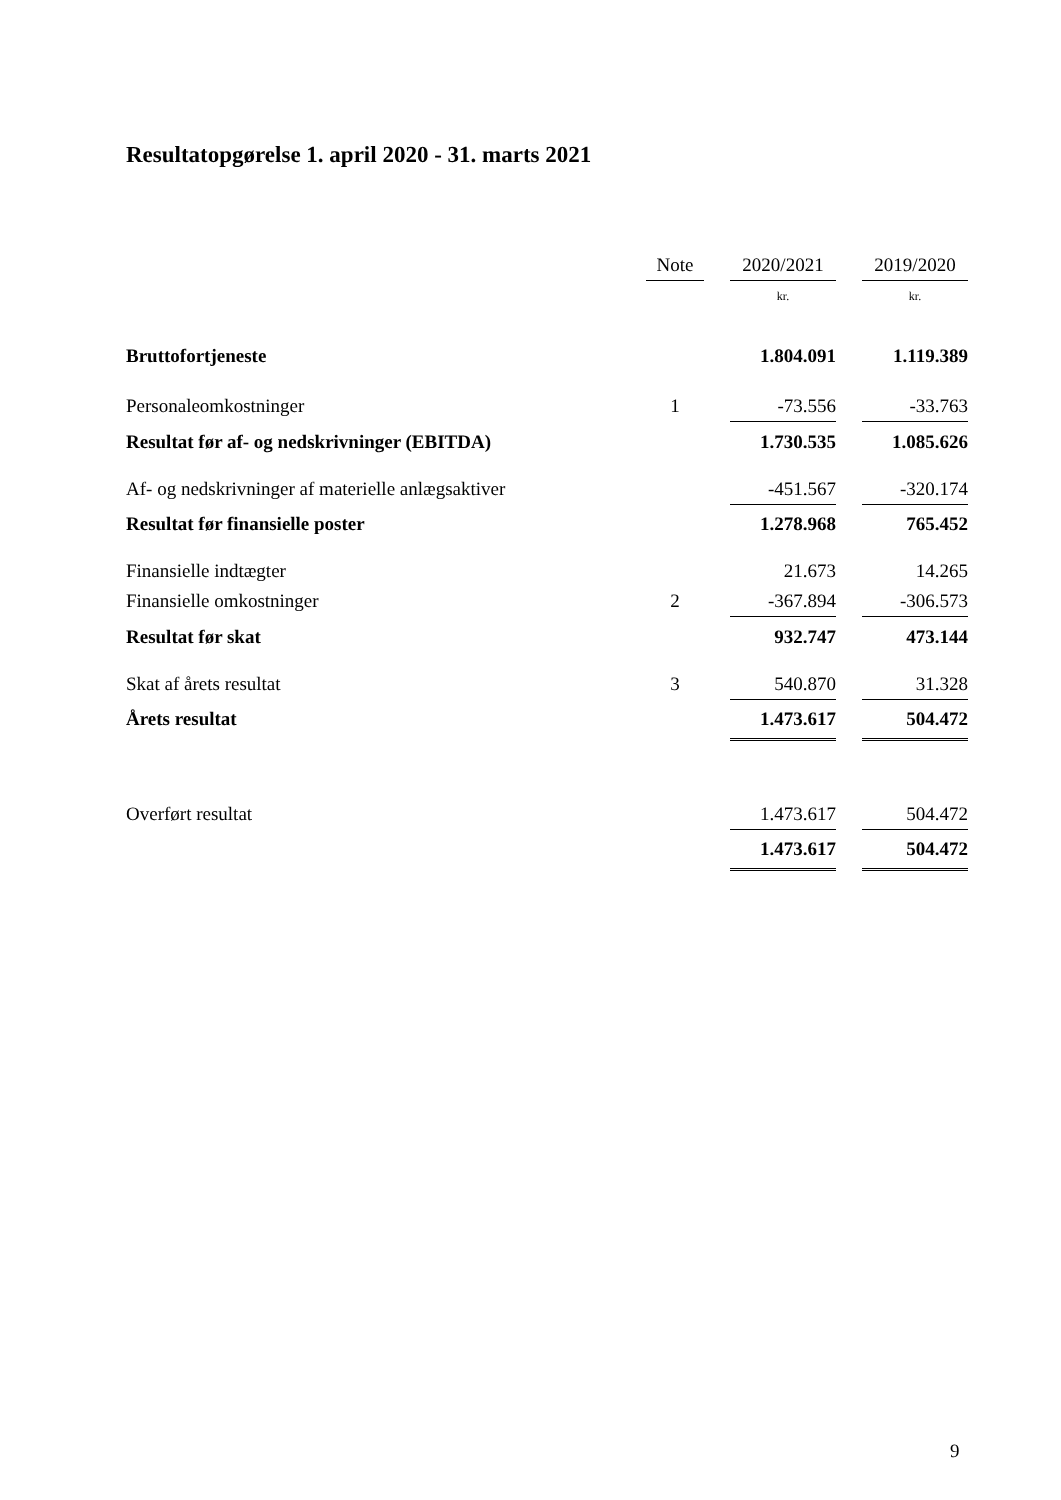Resultatopgørelse 1. april 2020 - 31. marts 2021
| | Note | | 2020/2021 | | 2019/2020 |
| --- | --- | --- | --- | --- | --- |
| | | | kr. | | kr. |
| Bruttofortjeneste | | | 1.804.091 | | 1.119.389 |
| Personaleomkostninger | 1 | | -73.556 | | -33.763 |
| Resultat før af- og nedskrivninger (EBITDA) | | | 1.730.535 | | 1.085.626 |
| Af- og nedskrivninger af materielle anlægsaktiver | | | -451.567 | | -320.174 |
| Resultat før finansielle poster | | | 1.278.968 | | 765.452 |
| Finansielle indtægter | | | 21.673 | | 14.265 |
| Finansielle omkostninger | 2 | | -367.894 | | -306.573 |
| Resultat før skat | | | 932.747 | | 473.144 |
| Skat af årets resultat | 3 | | 540.870 | | 31.328 |
| Årets resultat | | | 1.473.617 | | 504.472 |
| Overført resultat | | | 1.473.617 | | 504.472 |
| | | | 1.473.617 | | 504.472 |
9